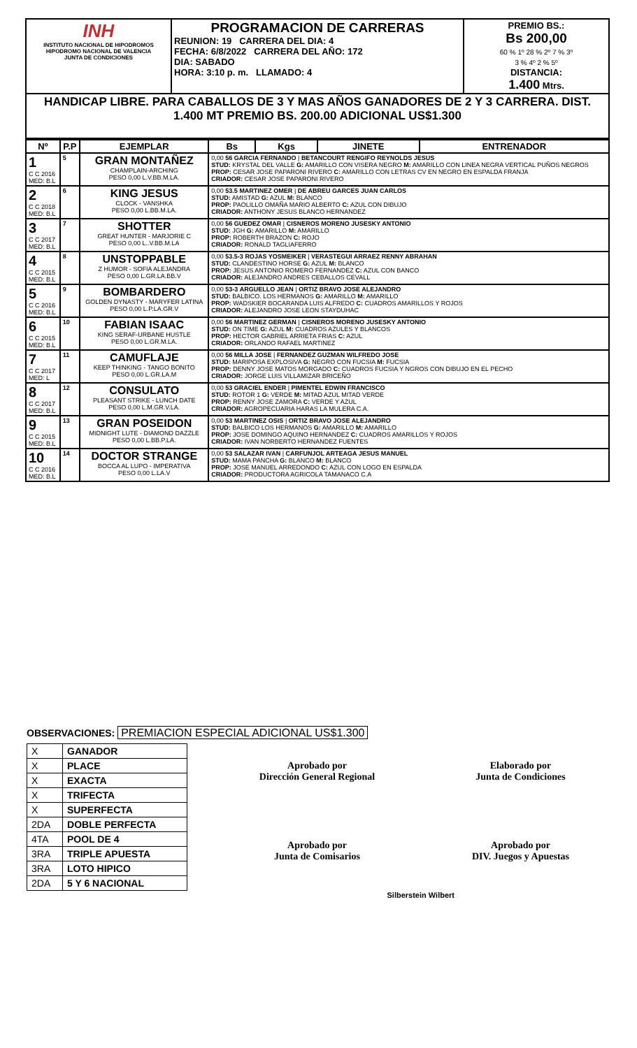| INH INSTITUTO NACIONAL DE HIPODROMOS HIPODROMO NACIONAL DE VALENCIA JUNTA DE CONDICIONES | PROGRAMACION DE CARRERAS REUNION: 19 CARRERA DEL DIA: 4 FECHA: 6/8/2022 CARRERA DEL AÑO: 172 DIA: SABADO HORA: 3:10 p. m. LLAMADO: 4 | PREMIO BS.: Bs 200,00 60 % 1º 28 % 2º 7 % 3º 3 % 4º 2 % 5º DISTANCIA: 1.400 Mtrs. |
| HANDICAP LIBRE. PARA CABALLOS DE 3 Y MAS AÑOS GANADORES DE 2 Y 3 CARRERA. DIST. 1.400 MT PREMIO BS. 200.00 ADICIONAL US$1.300 | | |
| Nº | P.P | EJEMPLAR | Bs | Kgs | JINETE | ENTRENADOR |
| --- | --- | --- | --- | --- | --- | --- |
| 1 C C 2016 MED: B.L | 5 | GRAN MONTAÑEZ CHAMPLAIN-ARCHING PESO 0,00 L.V.BB.M.LA. | 0,00 56 GARCIA FERNANDO / BETANCOURT RENGIFO REYNOLDS JESUS STUD: KRYSTAL DEL VALLE G: AMARILLO CON VISERA NEGRO M: AMARILLO CON LINEA NEGRA VERTICAL PUÑOS NEGROS PROP: CESAR JOSE PAPARONI RIVERO C: AMARILLO CON LETRAS CV EN NEGRO EN ESPALDA FRANJA CRIADOR: CESAR JOSE PAPARONI RIVERO | | | |
| 2 C C 2018 MED: B.L | 6 | KING JESUS CLOCK - VANSHKA PESO 0,00 L.BB.M.LA. | 0,00 53.5 MARTINEZ OMER / DE ABREU GARCES JUAN CARLOS STUD: AMISTAD G: AZUL M: BLANCO PROP: PAOLILLO OMAÑA MARIO ALBERTO C: AZUL CON DIBUJO CRIADOR: ANTHONY JESUS BLANCO HERNANDEZ | | | |
| 3 C C 2017 MED: B.L | 7 | SHOTTER GREAT HUNTER - MARJORIE C PESO 0,00 L..V.BB.M.LA | 0,00 56 GUEDEZ OMAR / CISNEROS MORENO JUSESKY ANTONIO STUD: JGH G: AMARILLO M: AMARILLO PROP: ROBERTH BRAZON C: ROJO CRIADOR: RONALD TAGLIAFERRO | | | |
| 4 C C 2015 MED: B.L | 8 | UNSTOPPABLE Z HUMOR - SOFIA ALEJANDRA PESO 0,00 L.GR.LA.BB.V | 0,00 53.5-3 ROJAS YOSMEIKER / VERASTEGUI ARRAEZ RENNY ABRAHAN STUD: CLANDESTINO HORSE G: AZUL M: BLANCO PROP: JESUS ANTONIO ROMERO FERNANDEZ C: AZUL CON BANCO CRIADOR: ALEJANDRO ANDRES CEBALLOS CEVALL | | | |
| 5 C C 2016 MED: B.L | 9 | BOMBARDERO GOLDEN DYNASTY - MARYFER LATINA PESO 0,00 L.P.LA.GR.V | 0,00 53-3 ARGUELLO JEAN / ORTIZ BRAVO JOSE ALEJANDRO STUD: BALBICO. LOS HERMANOS G: AMARILLO M: AMARILLO PROP: WADSKIER BOCARANDA LUIS ALFREDO C: CUADROS AMARILLOS Y ROJOS CRIADOR: ALEJANDRO JOSE LEON STAYDUHAC | | | |
| 6 C C 2015 MED: B.L | 10 | FABIAN ISAAC KING SERAF-URBANE HUSTLE PESO 0,00 L.GR.M.LA. | 0,00 56 MARTINEZ GERMAN / CISNEROS MORENO JUSESKY ANTONIO STUD: ON TIME G: AZUL M: CUADROS AZULES Y BLANCOS PROP: HECTOR GABRIEL ARRIETA FRIAS C: AZUL CRIADOR: ORLANDO RAFAEL MARTINEZ | | | |
| 7 C C 2017 MED: L | 11 | CAMUFLAJE KEEP THINKING - TANGO BONITO PESO 0,00 L.GR.LA.M | 0,00 56 MILLA JOSE / FERNANDEZ GUZMAN WILFREDO JOSE STUD: MARIPOSA EXPLOSIVA G: NEGRO CON FUCSIA M: FUCSIA PROP: DENNY JOSE MATOS MORGADO C: CUADROS FUCSIA Y NGROS CON DIBUJO EN EL PECHO CRIADOR: JORGE LUIS VILLAMIZAR BRICEÑO | | | |
| 8 C C 2017 MED: B.L | 12 | CONSULATO PLEASANT STRIKE - LUNCH DATE PESO 0,00 L.M.GR.V.LA. | 0,00 53 GRACIEL ENDER / PIMENTEL EDWIN FRANCISCO STUD: ROTOR 1 G: VERDE M: MITAD AZUL MITAD VERDE PROP: RENNY JOSE ZAMORA C: VERDE Y AZUL CRIADOR: AGROPECUARIA HARAS LA MULERA C.A. | | | |
| 9 C C 2015 MED: B.L | 13 | GRAN POSEIDON MIDNIGHT LUTE - DIAMOND DAZZLE PESO 0,00 L.BB.P.LA. | 0,00 53 MARTINEZ OSIS / ORTIZ BRAVO JOSE ALEJANDRO STUD: BALBICO LOS HERMANOS G: AMARILLO M: AMARILLO PROP: JOSE DOMINGO AQUINO HERNANDEZ C: CUADROS AMARILLOS Y ROJOS CRIADOR: IVAN NORBERTO HERNANDEZ FUENTES | | | |
| 10 C C 2016 MED: B.L | 14 | DOCTOR STRANGE BOCCA AL LUPO - IMPERATIVA PESO 0,00 L.LA.V | 0,00 53 SALAZAR IVAN / CARFUNJOL ARTEAGA JESUS MANUEL STUD: MAMA PANCHA G: BLANCO M: BLANCO PROP: JOSE MANUEL ARREDONDO C: AZUL CON LOGO EN ESPALDA CRIADOR: PRODUCTORA AGRICOLA TAMANACO C.A | | | |
OBSERVACIONES: PREMIACION ESPECIAL ADICIONAL US$1.300
| X | GANADOR |
| X | PLACE |
| X | EXACTA |
| X | TRIFECTA |
| X | SUPERFECTA |
| 2DA | DOBLE PERFECTA |
| 4TA | POOL DE 4 |
| 3RA | TRIPLE APUESTA |
| 3RA | LOTO HIPICO |
| 2DA | 5 Y 6 NACIONAL |
Aprobado por
Dirección General Regional
Elaborado por
Junta de Condiciones
Aprobado por
Junta de Comisarios
Aprobado por
DIV. Juegos y Apuestas
Silberstein Wilbert